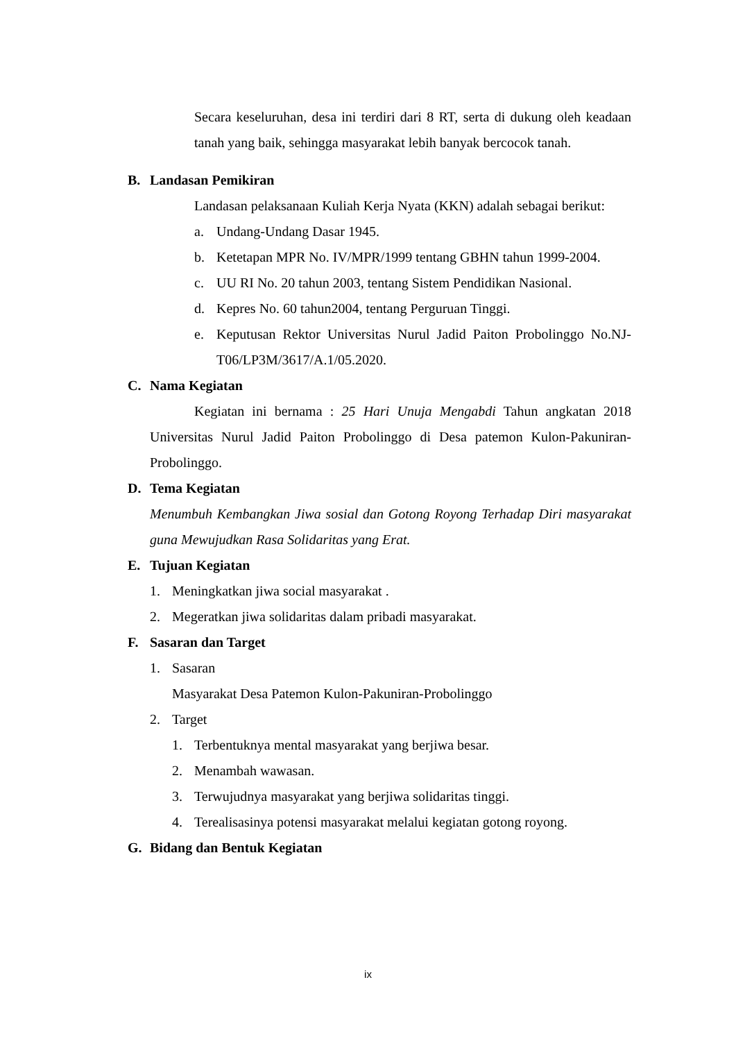Secara keseluruhan, desa ini terdiri dari 8 RT, serta di dukung oleh keadaan tanah yang baik, sehingga masyarakat lebih banyak bercocok tanah.
B. Landasan Pemikiran
Landasan pelaksanaan Kuliah Kerja Nyata (KKN) adalah sebagai berikut:
a. Undang-Undang Dasar 1945.
b. Ketetapan MPR No. IV/MPR/1999 tentang GBHN tahun 1999-2004.
c. UU RI No. 20 tahun 2003, tentang Sistem Pendidikan Nasional.
d. Kepres No. 60 tahun2004, tentang Perguruan Tinggi.
e. Keputusan Rektor Universitas Nurul Jadid Paiton Probolinggo No.NJ-T06/LP3M/3617/A.1/05.2020.
C. Nama Kegiatan
Kegiatan ini bernama : 25 Hari Unuja Mengabdi Tahun angkatan 2018 Universitas Nurul Jadid Paiton Probolinggo di Desa patemon Kulon-Pakuniran-Probolinggo.
D. Tema Kegiatan
Menumbuh Kembangkan Jiwa sosial dan Gotong Royong Terhadap Diri masyarakat guna Mewujudkan Rasa Solidaritas yang Erat.
E. Tujuan Kegiatan
1. Meningkatkan jiwa social masyarakat .
2. Megeratkan jiwa solidaritas dalam pribadi masyarakat.
F. Sasaran dan Target
1. Sasaran
Masyarakat Desa Patemon Kulon-Pakuniran-Probolinggo
2. Target
1. Terbentuknya mental masyarakat yang berjiwa besar.
2. Menambah wawasan.
3. Terwujudnya masyarakat yang berjiwa solidaritas tinggi.
4. Terealisasinya potensi masyarakat melalui kegiatan gotong royong.
G. Bidang dan Bentuk Kegiatan
ix